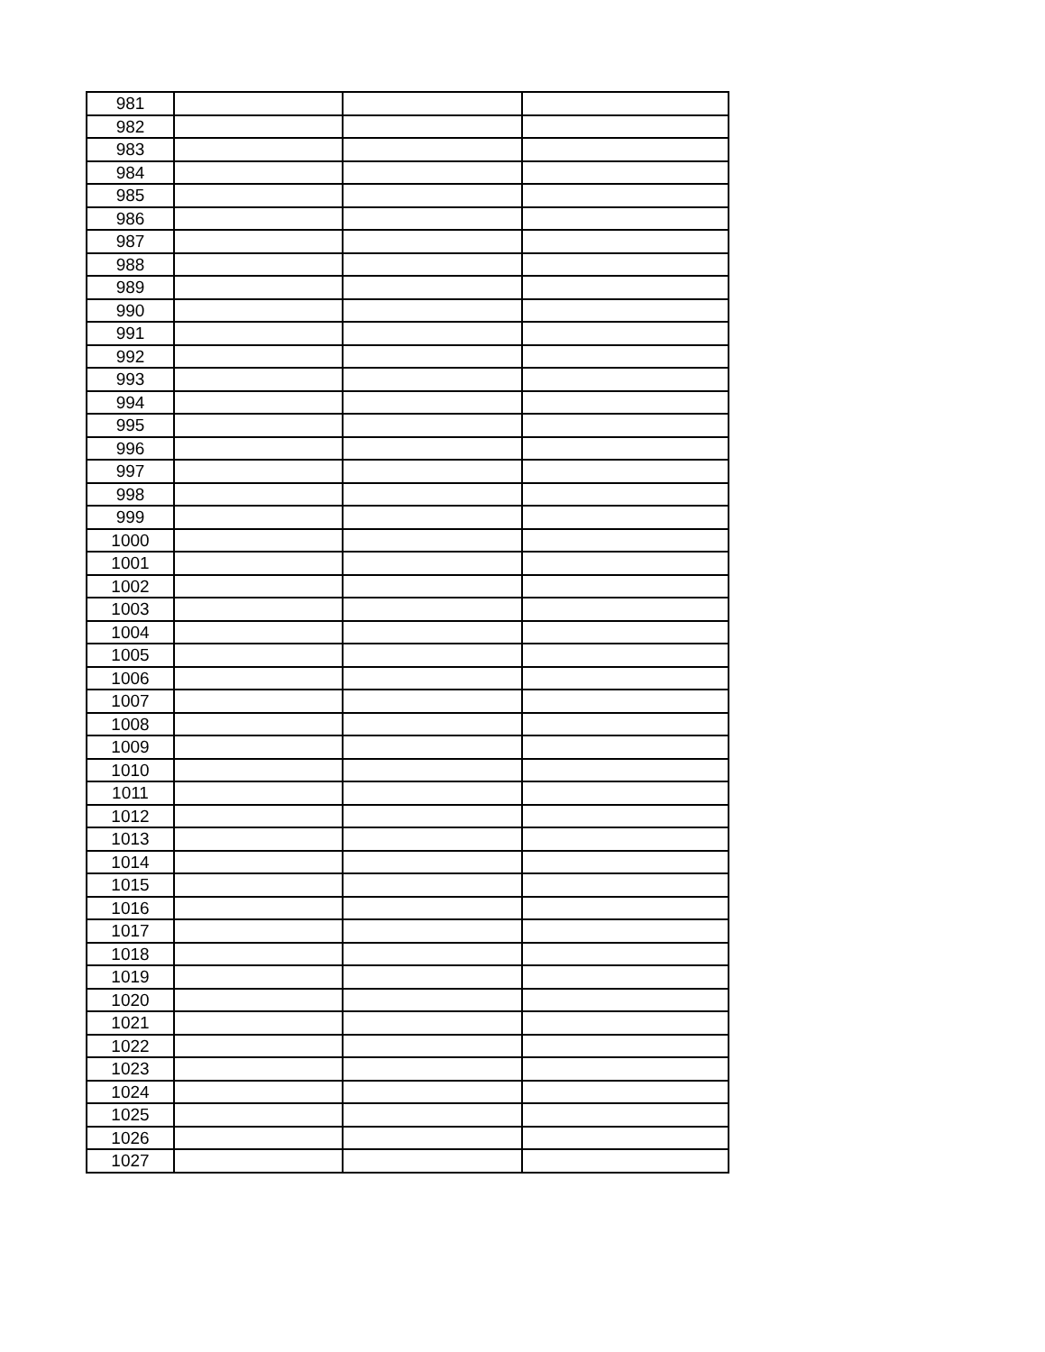| 981 | | | |
| 982 | | | |
| 983 | | | |
| 984 | | | |
| 985 | | | |
| 986 | | | |
| 987 | | | |
| 988 | | | |
| 989 | | | |
| 990 | | | |
| 991 | | | |
| 992 | | | |
| 993 | | | |
| 994 | | | |
| 995 | | | |
| 996 | | | |
| 997 | | | |
| 998 | | | |
| 999 | | | |
| 1000 | | | |
| 1001 | | | |
| 1002 | | | |
| 1003 | | | |
| 1004 | | | |
| 1005 | | | |
| 1006 | | | |
| 1007 | | | |
| 1008 | | | |
| 1009 | | | |
| 1010 | | | |
| 1011 | | | |
| 1012 | | | |
| 1013 | | | |
| 1014 | | | |
| 1015 | | | |
| 1016 | | | |
| 1017 | | | |
| 1018 | | | |
| 1019 | | | |
| 1020 | | | |
| 1021 | | | |
| 1022 | | | |
| 1023 | | | |
| 1024 | | | |
| 1025 | | | |
| 1026 | | | |
| 1027 | | | |